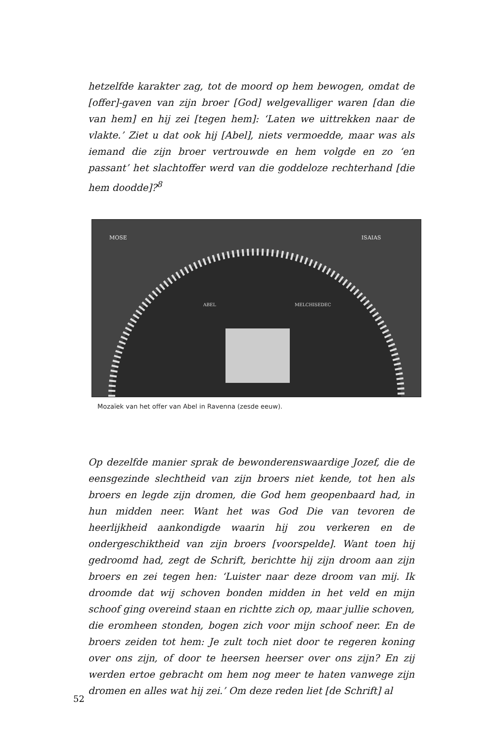hetzelfde karakter zag, tot de moord op hem bewogen, omdat de [offer]-gaven van zijn broer [God] welgevalliger waren [dan die van hem] en hij zei [tegen hem]: ‘Laten we uittrekken naar de vlakte.’ Ziet u dat ook hij [Abel], niets vermoedde, maar was als iemand die zijn broer vertrouwde en hem volgde en zo ‘en passant’ het slachtoffer werd van die goddeloze rechterhand [die hem doodde]?<sup>8</sup>
MOSE
ISAIAS
ABEL
MELCHISEDEC
Mozaïek van het offer van Abel in Ravenna (zesde eeuw).
Op dezelfde manier sprak de bewonderenswaardige Jozef, die de eensgezinde slechtheid van zijn broers niet kende, tot hen als broers en legde zijn dromen, die God hem geopenbaard had, in hun midden neer. Want het was God Die van tevoren de heerlijkheid aankondigde waarin hij zou verkeren en de ondergeschiktheid van zijn broers [voorspelde]. Want toen hij gedroomd had, zegt de Schrift, berichtte hij zijn droom aan zijn broers en zei tegen hen: ‘Luister naar deze droom van mij. Ik droomde dat wij schoven bonden midden in het veld en mijn schoof ging overeind staan en richtte zich op, maar jullie schoven, die eromheen stonden, bogen zich voor mijn schoof neer. En de broers zeiden tot hem: Je zult toch niet door te regeren koning over ons zijn, of door te heersen heerser over ons zijn? En zij werden ertoe gebracht om hem nog meer te haten vanwege zijn dromen en alles wat hij zei.’ Om deze reden liet [de Schrift] al
52